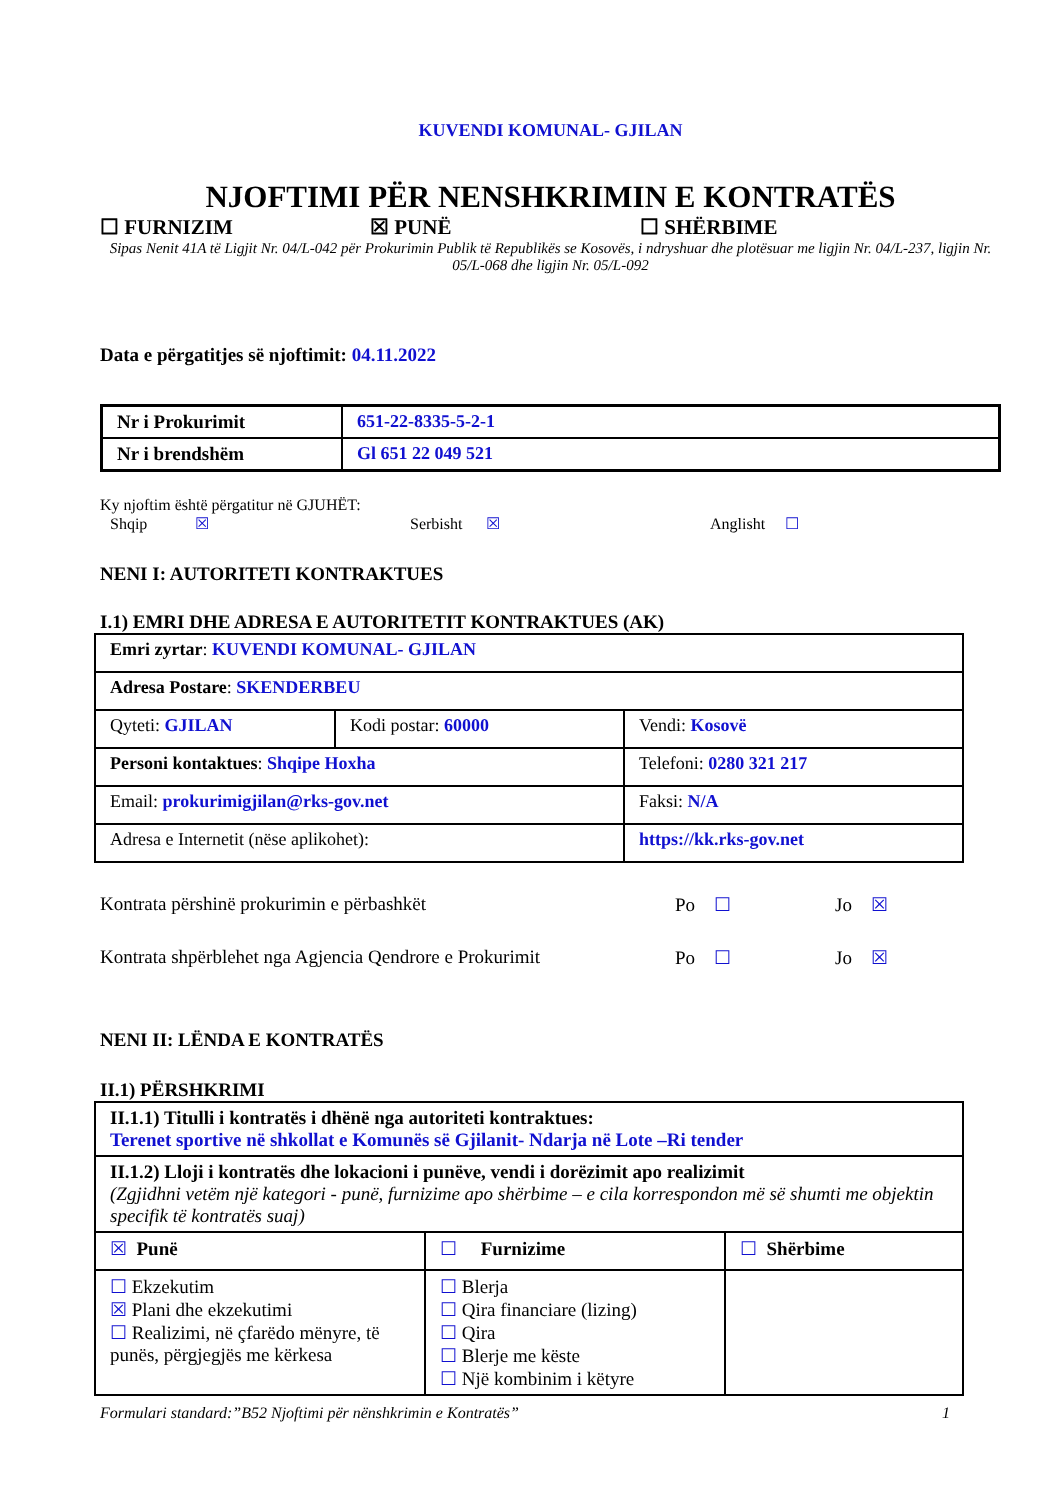KUVENDI KOMUNAL- GJILAN
NJOFTIMI PËR NENSHKRIMIN E KONTRATËS
☐ FURNIZIM ☒ PUNË ☐ SHËRBIME
Sipas Nenit 41A të Ligjit Nr. 04/L-042 për Prokurimin Publik të Republikës se Kosovës, i ndryshuar dhe plotësuar me ligjin Nr. 04/L-237, ligjin Nr. 05/L-068 dhe ligjin Nr. 05/L-092
Data e përgatitjes së njoftimit: 04.11.2022
| Nr i Prokurimit | 651-22-8335-5-2-1 |
| Nr i brendshëm | Gl 651 22 049 521 |
Ky njoftim është përgatitur në GJUHËT:
Shqip ☒ Serbisht ☒ Anglisht ☐
NENI I: AUTORITETI KONTRAKTUES
I.1) EMRI DHE ADRESA E AUTORITETIT KONTRAKTUES (AK)
| Emri zyrtar : KUVENDI KOMUNAL- GJILAN | | |
| Adresa Postare : SKENDERBEU | | |
| Qyteti: GJILAN | Kodi postar: 60000 | Vendi: Kosovë |
| Personi kontaktues : Shqipe Hoxha | | Telefoni: 0280 321 217 |
| Email: prokurimigjilan@rks-gov.net | | Faksi: N/A |
| Adresa e Internetit (nëse aplikohet): | | https://kk.rks-gov.net |
Kontrata përshinë prokurimin e përbashkët Po ☐ Jo ☒
Kontrata shpërblehet nga Agjencia Qendrore e Prokurimit Po ☐ Jo ☒
NENI II: LËNDA E KONTRATËS
II.1) PËRSHKRIMI
| II.1.1) Titulli i kontratës i dhënë nga autoriteti kontraktues: Terenet sportive në shkollat e Komunës së Gjilanit- Ndarja në Lote –Ri tender | | |
| II.1.2) Lloji i kontratës dhe lokacioni i punëve, vendi i dorëzimit apo realizimit (Zgjidhni vetëm një kategori - punë, furnizime apo shërbime – e cila korrespondon më së shumti me objektin specifik të kontratës suaj) | | |
| ☒ Punë | ☐ Furnizime | ☐ Shërbime |
| ☐ Ekzekutim ☒ Plani dhe ekzekutimi ☐ Realizimi, në çfarëdo mënyre, të punës, përgjegjës me kërkesa | ☐ Blerja ☐ Qira financiare (lizing) ☐ Qira ☐ Blerje me këste ☐ Një kombinim i këtyre | |
Formulari standard:”B52 Njoftimi për nënshkrimin e Kontratës” 1